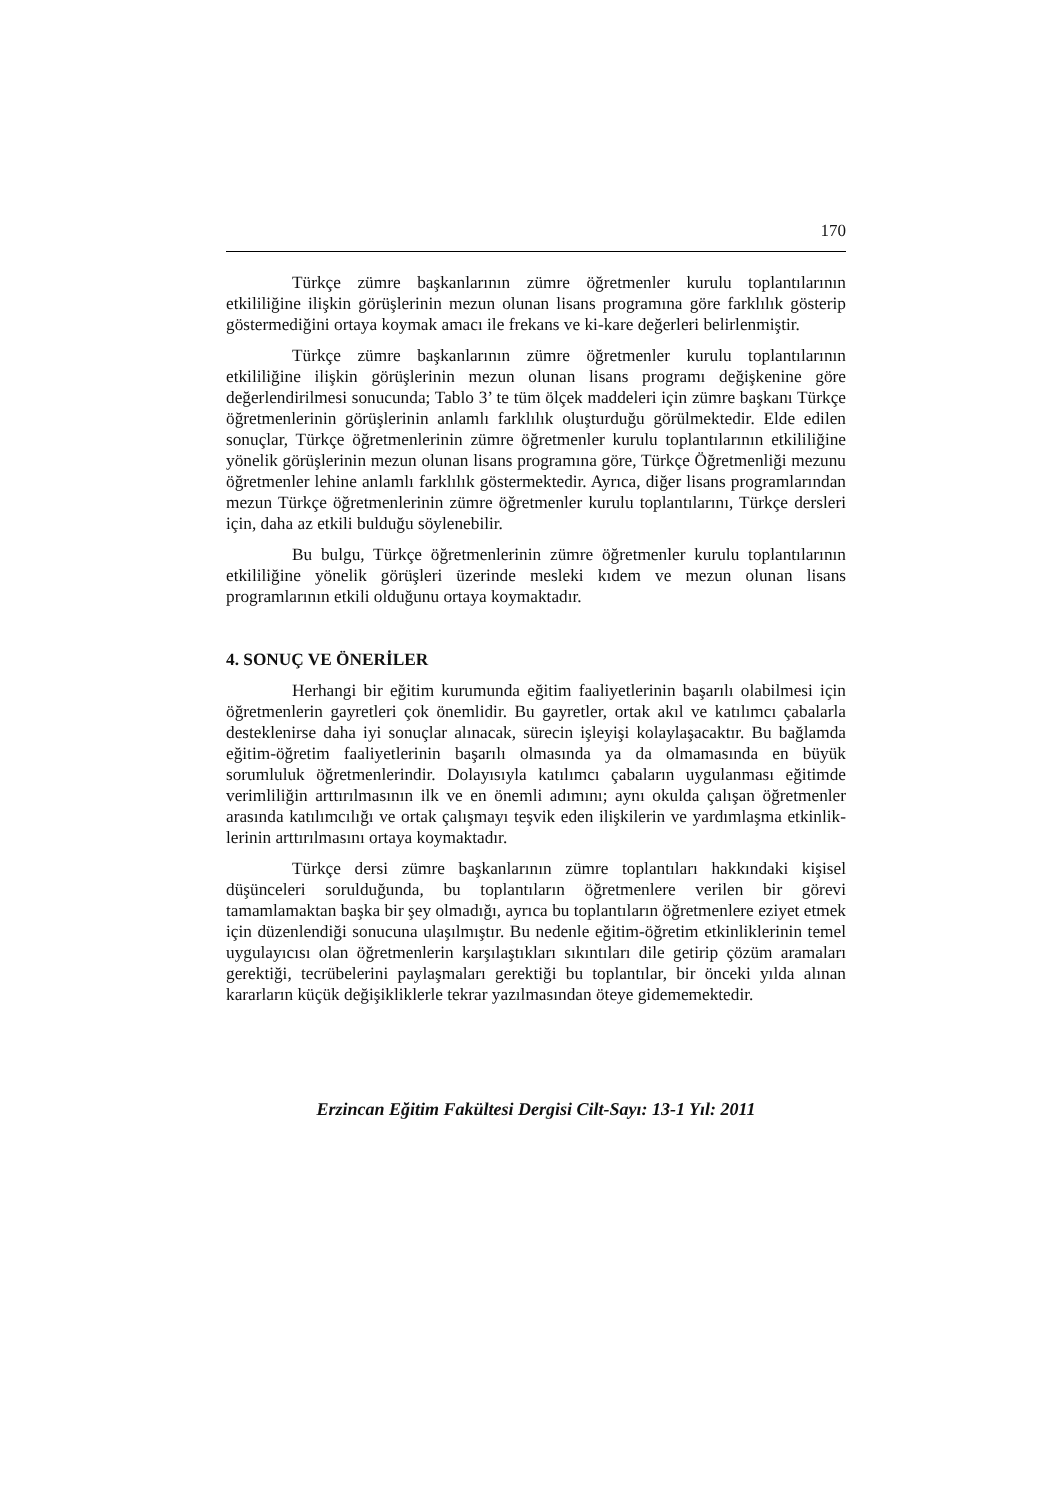170
Türkçe zümre başkanlarının zümre öğretmenler kurulu toplantıları­nın etkililiğine ilişkin görüşlerinin mezun olunan lisans programına göre farklılık gösterip göstermediğini ortaya koymak amacı ile frekans ve ki-kare değerleri belirlenmiştir.
Türkçe zümre başkanlarının zümre öğretmenler kurulu toplantıları­nın etkililiğine ilişkin görüşlerinin mezun olunan lisans programı değişkeni­ne göre değerlendirilmesi sonucunda; Tablo 3’ te tüm ölçek maddeleri için zümre başkanı Türkçe öğretmenlerinin görüşlerinin anlamlı farklılık oluş­turduğu görülmektedir. Elde edilen sonuçlar, Türkçe öğretmenlerinin zümre öğretmenler kurulu toplantılarının etkililiğine yönelik görüşlerinin mezun olunan lisans programına göre, Türkçe Öğretmenliği mezunu öğretmenler lehine anlamlı farklılık göstermektedir. Ayrıca, diğer lisans programların­dan mezun Türkçe öğretmenlerinin zümre öğretmenler kurulu toplantılarını, Türkçe dersleri için, daha az etkili bulduğu söylenebilir.
Bu bulgu, Türkçe öğretmenlerinin zümre öğretmenler kurulu top­lantılarının etkililiğine yönelik görüşleri üzerinde mesleki kıdem ve mezun olunan lisans programlarının etkili olduğunu ortaya koymaktadır.
4. SONUÇ VE ÖNERİLER
Herhangi bir eğitim kurumunda eğitim faaliyetlerinin başarılı ola­bilmesi için öğretmenlerin gayretleri çok önemlidir. Bu gayretler, ortak akıl ve katılımcı çabalarla desteklenirse daha iyi sonuçlar alınacak, sürecin işle­yişi kolaylaşacaktır. Bu bağlamda eğitim-öğretim faaliyetlerinin başarılı olmasında ya da olmamasında en büyük sorumluluk öğretmenlerindir. Do­layısıyla katılımcı çabaların uygulanması eğitimde verimliliğin arttırılması­nın ilk ve en önemli adımını; aynı okulda çalışan öğretmenler arasında katı­lımcılığı ve ortak çalışmayı teşvik eden ilişkilerin ve yardımlaşma etkinlik­lerinin arttırılmasını ortaya koymaktadır.
Türkçe dersi zümre başkanlarının zümre toplantıları hakkındaki ki­şisel düşünceleri sorulduğunda, bu toplantıların öğretmenlere verilen bir görevi tamamlamaktan başka bir şey olmadığı, ayrıca bu toplantıların öğ­retmenlere eziyet etmek için düzenlendiği sonucuna ulaşılmıştır. Bu neden­le eğitim-öğretim etkinliklerinin temel uygulayıcısı olan öğretmenlerin kar­şılaştıkları sıkıntıları dile getirip çözüm aramaları gerektiği, tecrübelerini paylaşmaları gerektiği bu toplantılar, bir önceki yılda alınan kararların kü­çük değişikliklerle tekrar yazılmasından öteye gidememektedir.
Erzincan Eğitim Fakültesi Dergisi Cilt-Sayı: 13-1 Yıl: 2011